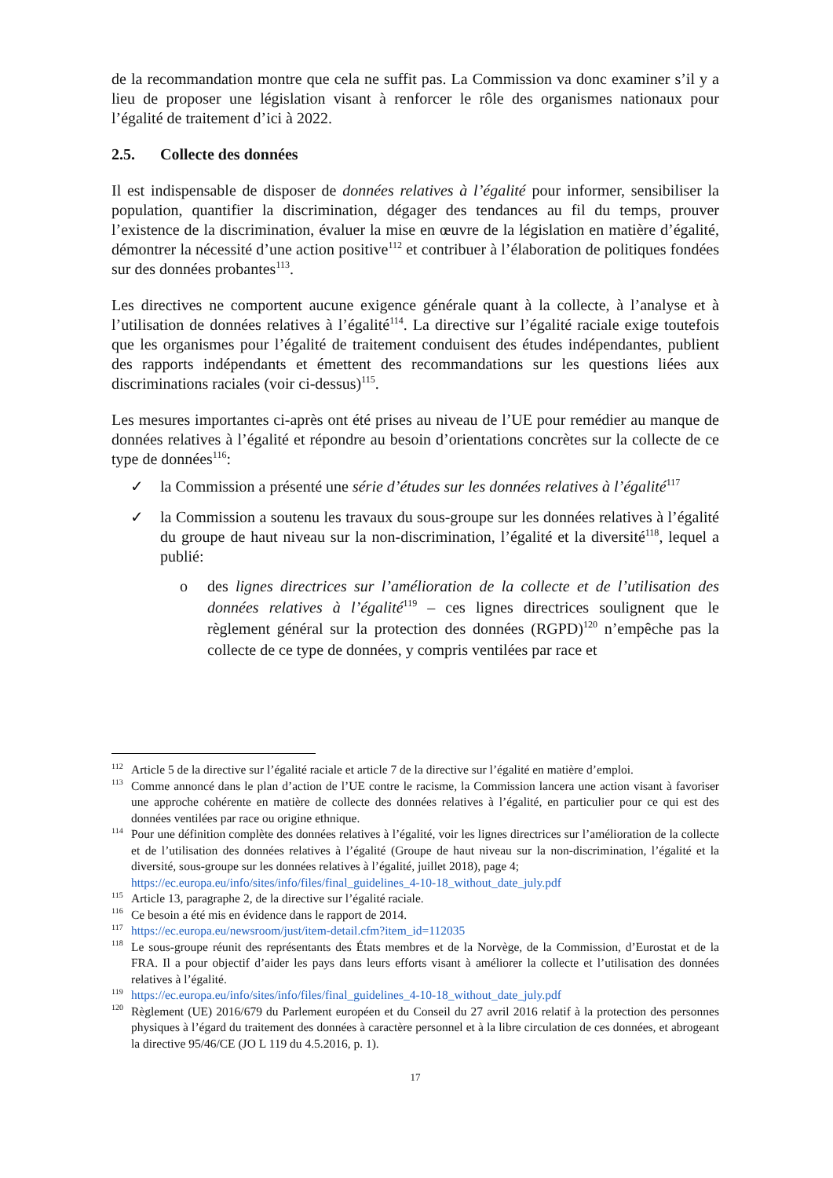de la recommandation montre que cela ne suffit pas. La Commission va donc examiner s’il y a lieu de proposer une législation visant à renforcer le rôle des organismes nationaux pour l’égalité de traitement d’ici à 2022.
2.5. Collecte des données
Il est indispensable de disposer de données relatives à l’égalité pour informer, sensibiliser la population, quantifier la discrimination, dégager des tendances au fil du temps, prouver l’existence de la discrimination, évaluer la mise en œuvre de la législation en matière d’égalité, démontrer la nécessité d’une action positive<sup>112</sup> et contribuer à l’élaboration de politiques fondées sur des données probantes<sup>113</sup>.
Les directives ne comportent aucune exigence générale quant à la collecte, à l’analyse et à l’utilisation de données relatives à l’égalité<sup>114</sup>. La directive sur l’égalité raciale exige toutefois que les organismes pour l’égalité de traitement conduisent des études indépendantes, publient des rapports indépendants et émettent des recommandations sur les questions liées aux discriminations raciales (voir ci-dessus)<sup>115</sup>.
Les mesures importantes ci-après ont été prises au niveau de l’UE pour remédier au manque de données relatives à l’égalité et répondre au besoin d’orientations concrètes sur la collecte de ce type de données<sup>116</sup>:
la Commission a présenté une série d’études sur les données relatives à l’égalité<sup>117</sup>
la Commission a soutenu les travaux du sous-groupe sur les données relatives à l’égalité du groupe de haut niveau sur la non-discrimination, l’égalité et la diversité<sup>118</sup>, lequel a publié:
des lignes directrices sur l’amélioration de la collecte et de l’utilisation des données relatives à l’égalité<sup>119</sup> – ces lignes directrices soulignent que le règlement général sur la protection des données (RGPD)<sup>120</sup> n’empêche pas la collecte de ce type de données, y compris ventilées par race et
<sup>112</sup> Article 5 de la directive sur l’égalité raciale et article 7 de la directive sur l’égalité en matière d’emploi.
<sup>113</sup> Comme annoncé dans le plan d’action de l’UE contre le racisme, la Commission lancera une action visant à favoriser une approche cohérente en matière de collecte des données relatives à l’égalité, en particulier pour ce qui est des données ventilées par race ou origine ethnique.
<sup>114</sup> Pour une définition complète des données relatives à l’égalité, voir les lignes directrices sur l’amélioration de la collecte et de l’utilisation des données relatives à l’égalité (Groupe de haut niveau sur la non-discrimination, l’égalité et la diversité, sous-groupe sur les données relatives à l’égalité, juillet 2018), page 4;
https://ec.europa.eu/info/sites/info/files/final_guidelines_4-10-18_without_date_july.pdf
<sup>115</sup> Article 13, paragraphe 2, de la directive sur l’égalité raciale.
<sup>116</sup>Ce besoin a été mis en évidence dans le rapport de 2014.
<sup>117</sup> https://ec.europa.eu/newsroom/just/item-detail.cfm?item_id=112035
<sup>118</sup> Le sous-groupe réunit des représentants des États membres et de la Norvège, de la Commission, d’Eurostat et de la FRA. Il a pour objectif d’aider les pays dans leurs efforts visant à améliorer la collecte et l’utilisation des données relatives à l’égalité.
<sup>119</sup> https://ec.europa.eu/info/sites/info/files/final_guidelines_4-10-18_without_date_july.pdf
<sup>120</sup> Règlement (UE) 2016/679 du Parlement européen et du Conseil du 27 avril 2016 relatif à la protection des personnes physiques à l’égard du traitement des données à caractère personnel et à la libre circulation de ces données, et abrogeant la directive 95/46/CE (JO L 119 du 4.5.2016, p. 1).
17